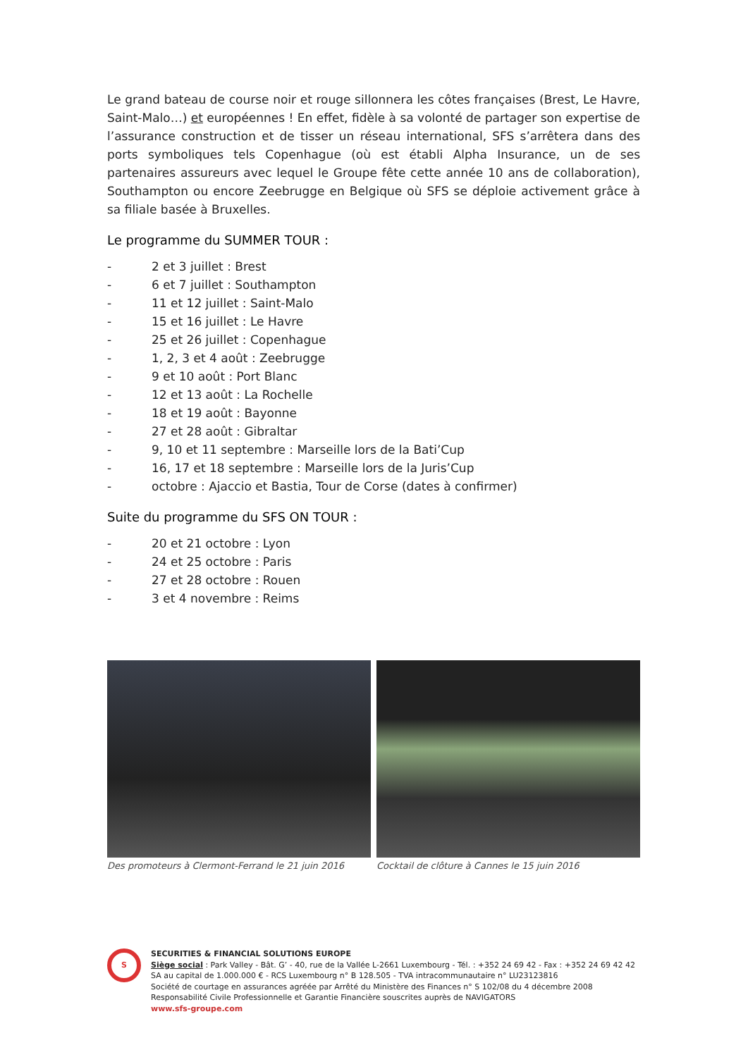Le grand bateau de course noir et rouge sillonnera les côtes françaises (Brest, Le Havre, Saint-Malo…) et européennes ! En effet, fidèle à sa volonté de partager son expertise de l’assurance construction et de tisser un réseau international, SFS s’arrêtera dans des ports symboliques tels Copenhague (où est établi Alpha Insurance, un de ses partenaires assureurs avec lequel le Groupe fête cette année 10 ans de collaboration), Southampton ou encore Zeebrugge en Belgique où SFS se déploie activement grâce à sa filiale basée à Bruxelles.
Le programme du SUMMER TOUR :
- 2 et 3 juillet : Brest
- 6 et 7 juillet : Southampton
- 11 et 12 juillet : Saint-Malo
- 15 et 16 juillet : Le Havre
- 25 et 26 juillet : Copenhague
- 1, 2, 3 et 4 août : Zeebrugge
- 9 et 10 août : Port Blanc
- 12 et 13 août : La Rochelle
- 18 et 19 août : Bayonne
- 27 et 28 août : Gibraltar
- 9, 10 et 11 septembre : Marseille lors de la Bati’Cup
- 16, 17 et 18 septembre : Marseille lors de la Juris’Cup
- octobre : Ajaccio et Bastia, Tour de Corse (dates à confirmer)
Suite du programme du SFS ON TOUR :
- 20 et 21 octobre : Lyon
- 24 et 25 octobre : Paris
- 27 et 28 octobre : Rouen
- 3 et 4 novembre : Reims
Des promoteurs à Clermont-Ferrand le 21 juin 2016
Cocktail de clôture à Cannes le 15 juin 2016
S
SECURITIES & FINANCIAL SOLUTIONS EUROPE
Siège social : Park Valley - Bât. G’ - 40, rue de la Vallée L-2661 Luxembourg - Tél. : +352 24 69 42 - Fax : +352 24 69 42 42
SA au capital de 1.000.000 € - RCS Luxembourg n° B 128.505 - TVA intracommunautaire n° LU23123816
Société de courtage en assurances agréée par Arrêté du Ministère des Finances n° S 102/08 du 4 décembre 2008
Responsabilité Civile Professionnelle et Garantie Financière souscrites auprès de NAVIGATORS
www.sfs-groupe.com